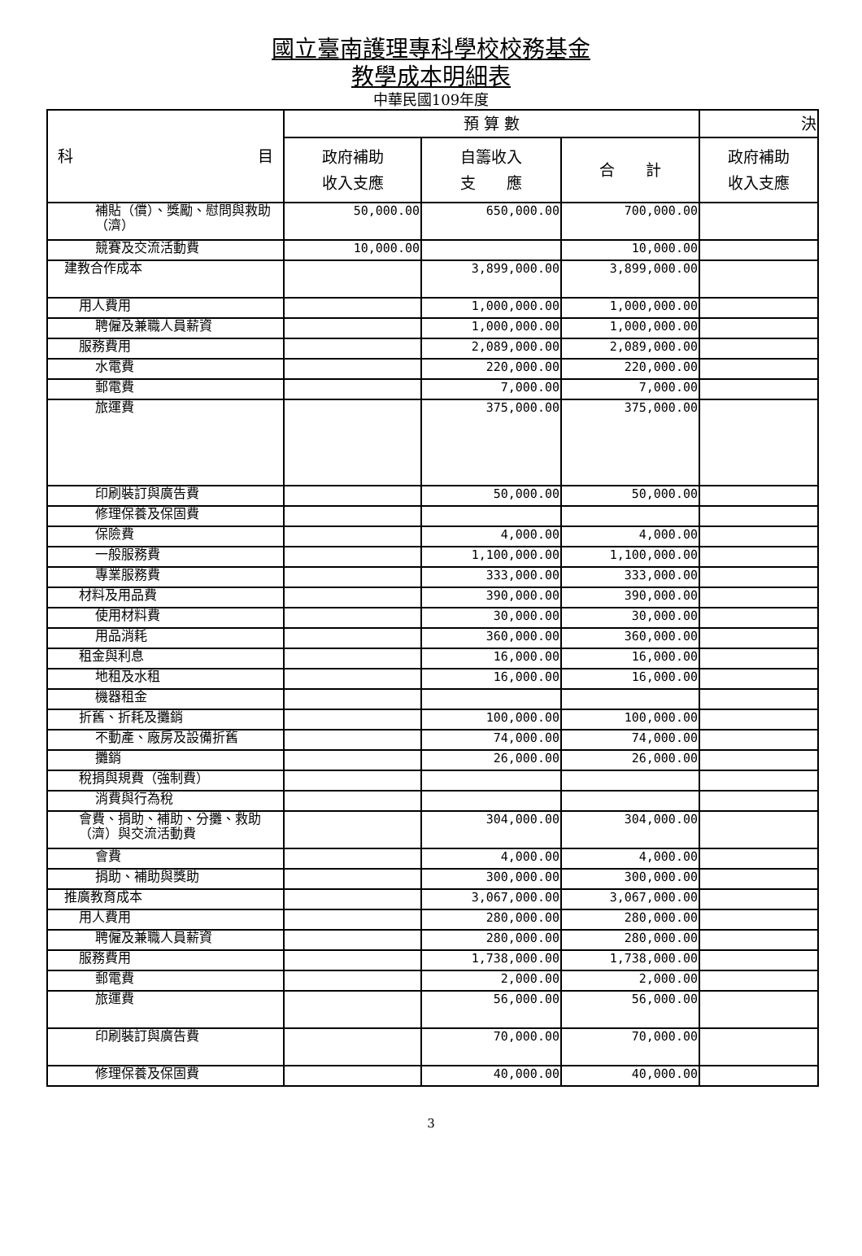國立臺南護理專科學校校務基金
教學成本明細表
中華民國109年度
| 科 目 | 預 算 數 | | | 決 |
| --- | --- | --- | --- | --- |
| | 政府補助 收入支應 | 自籌收入 支 應 | 合 計 | 政府補助 收入支應 |
| 補貼（償）、獎勵、慰問與救助（濟） | 50,000.00 | 650,000.00 | 700,000.00 | |
| 競賽及交流活動費 | 10,000.00 | | 10,000.00 | |
| 建教合作成本 | | 3,899,000.00 | 3,899,000.00 | |
| 用人費用 | | 1,000,000.00 | 1,000,000.00 | |
| 聘僱及兼職人員薪資 | | 1,000,000.00 | 1,000,000.00 | |
| 服務費用 | | 2,089,000.00 | 2,089,000.00 | |
| 水電費 | | 220,000.00 | 220,000.00 | |
| 郵電費 | | 7,000.00 | 7,000.00 | |
| 旅運費 | | 375,000.00 | 375,000.00 | |
| 印刷裝訂與廣告費 | | 50,000.00 | 50,000.00 | |
| 修理保養及保固費 | | | | |
| 保險費 | | 4,000.00 | 4,000.00 | |
| 一般服務費 | | 1,100,000.00 | 1,100,000.00 | |
| 專業服務費 | | 333,000.00 | 333,000.00 | |
| 材料及用品費 | | 390,000.00 | 390,000.00 | |
| 使用材料費 | | 30,000.00 | 30,000.00 | |
| 用品消耗 | | 360,000.00 | 360,000.00 | |
| 租金與利息 | | 16,000.00 | 16,000.00 | |
| 地租及水租 | | 16,000.00 | 16,000.00 | |
| 機器租金 | | | | |
| 折舊、折耗及攤銷 | | 100,000.00 | 100,000.00 | |
| 不動產、廠房及設備折舊 | | 74,000.00 | 74,000.00 | |
| 攤銷 | | 26,000.00 | 26,000.00 | |
| 稅捐與規費（強制費） | | | | |
| 消費與行為稅 | | | | |
| 會費、捐助、補助、分攤、救助（濟）與交流活動費 | | 304,000.00 | 304,000.00 | |
| 會費 | | 4,000.00 | 4,000.00 | |
| 捐助、補助與獎助 | | 300,000.00 | 300,000.00 | |
| 推廣教育成本 | | 3,067,000.00 | 3,067,000.00 | |
| 用人費用 | | 280,000.00 | 280,000.00 | |
| 聘僱及兼職人員薪資 | | 280,000.00 | 280,000.00 | |
| 服務費用 | | 1,738,000.00 | 1,738,000.00 | |
| 郵電費 | | 2,000.00 | 2,000.00 | |
| 旅運費 | | 56,000.00 | 56,000.00 | |
| 印刷裝訂與廣告費 | | 70,000.00 | 70,000.00 | |
| 修理保養及保固費 | | 40,000.00 | 40,000.00 | |
3